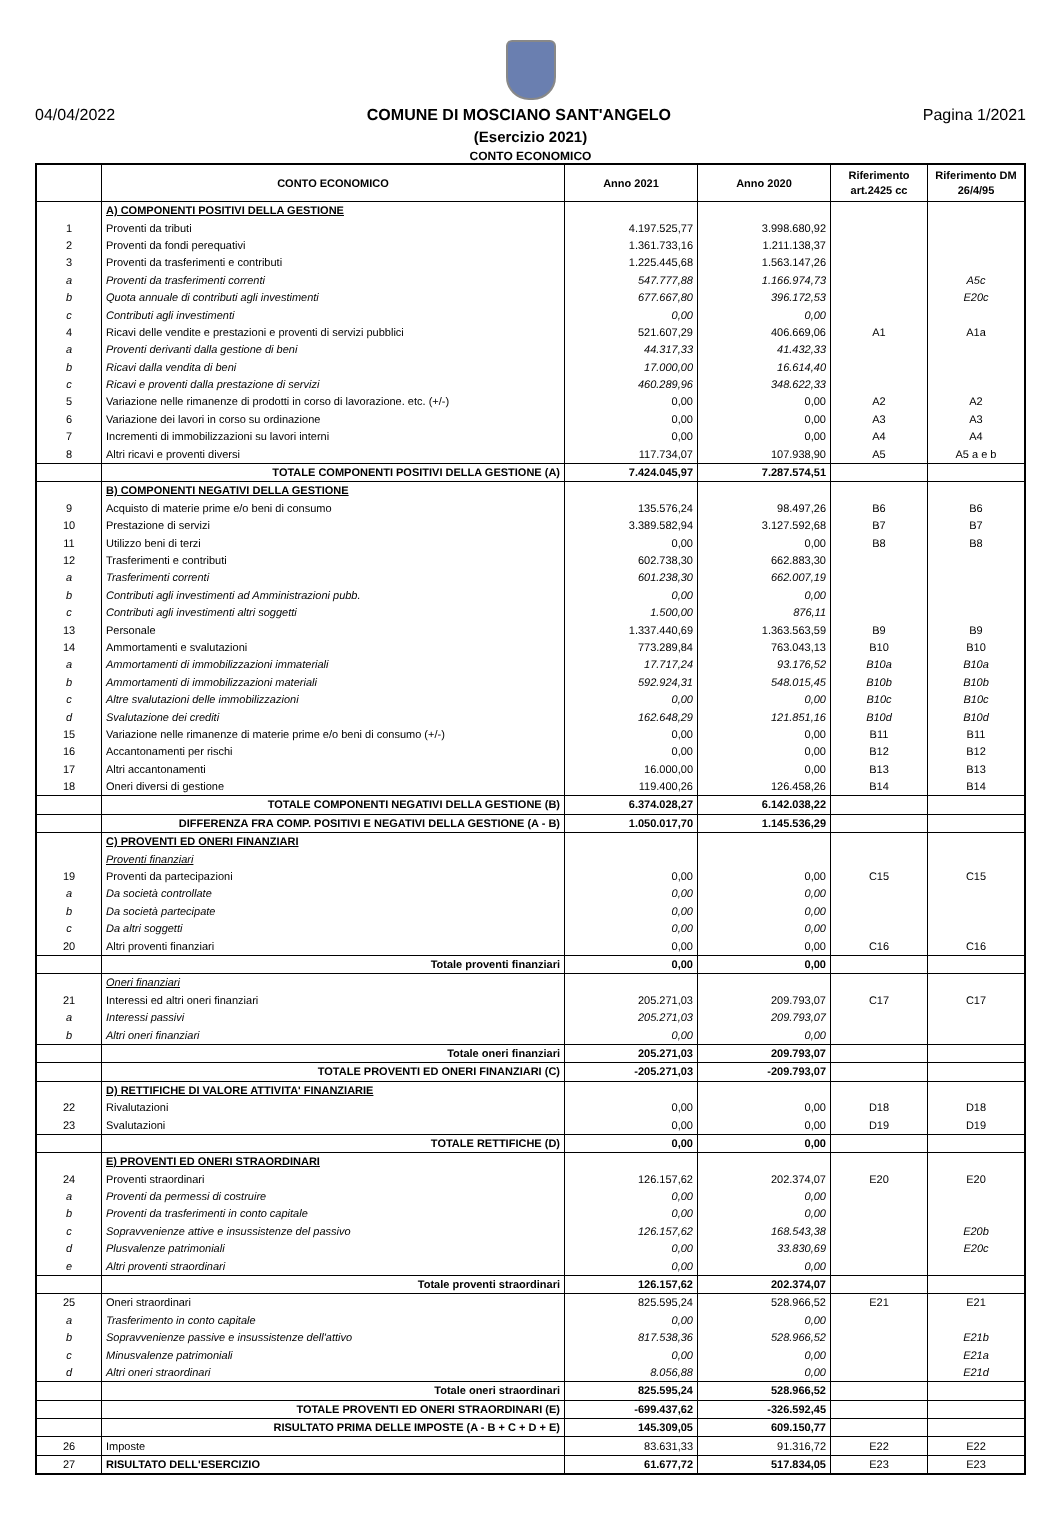04/04/2022 COMUNE DI MOSCIANO SANT'ANGELO Pagina 1/2021
(Esercizio 2021)
CONTO ECONOMICO
| | CONTO ECONOMICO | Anno 2021 | Anno 2020 | Riferimento art.2425 cc | Riferimento DM 26/4/95 |
| --- | --- | --- | --- | --- | --- |
| | A) COMPONENTI POSITIVI DELLA GESTIONE | | | | |
| 1 | Proventi da tributi | 4.197.525,77 | 3.998.680,92 | | |
| 2 | Proventi da fondi perequativi | 1.361.733,16 | 1.211.138,37 | | |
| 3 | Proventi da trasferimenti e contributi | 1.225.445,68 | 1.563.147,26 | | |
| a | Proventi da trasferimenti correnti | 547.777,88 | 1.166.974,73 | | A5c |
| b | Quota annuale di contributi agli investimenti | 677.667,80 | 396.172,53 | | E20c |
| c | Contributi agli investimenti | 0,00 | 0,00 | | |
| 4 | Ricavi delle vendite e prestazioni e proventi di servizi pubblici | 521.607,29 | 406.669,06 | A1 | A1a |
| a | Proventi derivanti dalla gestione di beni | 44.317,33 | 41.432,33 | | |
| b | Ricavi dalla vendita di beni | 17.000,00 | 16.614,40 | | |
| c | Ricavi e proventi dalla prestazione di servizi | 460.289,96 | 348.622,33 | | |
| 5 | Variazione nelle rimanenze di prodotti in corso di lavorazione. etc. (+/-) | 0,00 | 0,00 | A2 | A2 |
| 6 | Variazione dei lavori in corso su ordinazione | 0,00 | 0,00 | A3 | A3 |
| 7 | Incrementi di immobilizzazioni su lavori interni | 0,00 | 0,00 | A4 | A4 |
| 8 | Altri ricavi e proventi diversi | 117.734,07 | 107.938,90 | A5 | A5 a e b |
| | TOTALE COMPONENTI POSITIVI DELLA GESTIONE (A) | 7.424.045,97 | 7.287.574,51 | | |
| | B) COMPONENTI NEGATIVI DELLA GESTIONE | | | | |
| 9 | Acquisto di materie prime e/o beni di consumo | 135.576,24 | 98.497,26 | B6 | B6 |
| 10 | Prestazione di servizi | 3.389.582,94 | 3.127.592,68 | B7 | B7 |
| 11 | Utilizzo beni di terzi | 0,00 | 0,00 | B8 | B8 |
| 12 | Trasferimenti e contributi | 602.738,30 | 662.883,30 | | |
| a | Trasferimenti correnti | 601.238,30 | 662.007,19 | | |
| b | Contributi agli investimenti ad Amministrazioni pubb. | 0,00 | 0,00 | | |
| c | Contributi agli investimenti altri soggetti | 1.500,00 | 876,11 | | |
| 13 | Personale | 1.337.440,69 | 1.363.563,59 | B9 | B9 |
| 14 | Ammortamenti e svalutazioni | 773.289,84 | 763.043,13 | B10 | B10 |
| a | Ammortamenti di immobilizzazioni immateriali | 17.717,24 | 93.176,52 | B10a | B10a |
| b | Ammortamenti di immobilizzazioni materiali | 592.924,31 | 548.015,45 | B10b | B10b |
| c | Altre svalutazioni delle immobilizzazioni | 0,00 | 0,00 | B10c | B10c |
| d | Svalutazione dei crediti | 162.648,29 | 121.851,16 | B10d | B10d |
| 15 | Variazione nelle rimanenze di materie prime e/o beni di consumo (+/-) | 0,00 | 0,00 | B11 | B11 |
| 16 | Accantonamenti per rischi | 0,00 | 0,00 | B12 | B12 |
| 17 | Altri accantonamenti | 16.000,00 | 0,00 | B13 | B13 |
| 18 | Oneri diversi di gestione | 119.400,26 | 126.458,26 | B14 | B14 |
| | TOTALE COMPONENTI NEGATIVI DELLA GESTIONE (B) | 6.374.028,27 | 6.142.038,22 | | |
| | DIFFERENZA FRA COMP. POSITIVI E NEGATIVI DELLA GESTIONE (A - B) | 1.050.017,70 | 1.145.536,29 | | |
| | C) PROVENTI ED ONERI FINANZIARI | | | | |
| | Proventi finanziari | | | | |
| 19 | Proventi da partecipazioni | 0,00 | 0,00 | C15 | C15 |
| a | Da società controllate | 0,00 | 0,00 | | |
| b | Da società partecipate | 0,00 | 0,00 | | |
| c | Da altri soggetti | 0,00 | 0,00 | | |
| 20 | Altri proventi finanziari | 0,00 | 0,00 | C16 | C16 |
| | Totale proventi finanziari | 0,00 | 0,00 | | |
| | Oneri finanziari | | | | |
| 21 | Interessi ed altri oneri finanziari | 205.271,03 | 209.793,07 | C17 | C17 |
| a | Interessi passivi | 205.271,03 | 209.793,07 | | |
| b | Altri oneri finanziari | 0,00 | 0,00 | | |
| | Totale oneri finanziari | 205.271,03 | 209.793,07 | | |
| | TOTALE PROVENTI ED ONERI FINANZIARI (C) | -205.271,03 | -209.793,07 | | |
| | D) RETTIFICHE DI VALORE ATTIVITA' FINANZIARIE | | | | |
| 22 | Rivalutazioni | 0,00 | 0,00 | D18 | D18 |
| 23 | Svalutazioni | 0,00 | 0,00 | D19 | D19 |
| | TOTALE RETTIFICHE (D) | 0,00 | 0,00 | | |
| | E) PROVENTI ED ONERI STRAORDINARI | | | | |
| 24 | Proventi straordinari | 126.157,62 | 202.374,07 | E20 | E20 |
| a | Proventi da permessi di costruire | 0,00 | 0,00 | | |
| b | Proventi da trasferimenti in conto capitale | 0,00 | 0,00 | | |
| c | Sopravvenienze attive e insussistenze del passivo | 126.157,62 | 168.543,38 | | E20b |
| d | Plusvalenze patrimoniali | 0,00 | 33.830,69 | | E20c |
| e | Altri proventi straordinari | 0,00 | 0,00 | | |
| | Totale proventi straordinari | 126.157,62 | 202.374,07 | | |
| 25 | Oneri straordinari | 825.595,24 | 528.966,52 | E21 | E21 |
| a | Trasferimento in conto capitale | 0,00 | 0,00 | | |
| b | Sopravvenienze passive e insussistenze dell'attivo | 817.538,36 | 528.966,52 | | E21b |
| c | Minusvalenze patrimoniali | 0,00 | 0,00 | | E21a |
| d | Altri oneri straordinari | 8.056,88 | 0,00 | | E21d |
| | Totale oneri straordinari | 825.595,24 | 528.966,52 | | |
| | TOTALE PROVENTI ED ONERI STRAORDINARI (E) | -699.437,62 | -326.592,45 | | |
| | RISULTATO PRIMA DELLE IMPOSTE (A - B + C + D + E) | 145.309,05 | 609.150,77 | | |
| 26 | Imposte | 83.631,33 | 91.316,72 | E22 | E22 |
| 27 | RISULTATO DELL'ESERCIZIO | 61.677,72 | 517.834,05 | E23 | E23 |